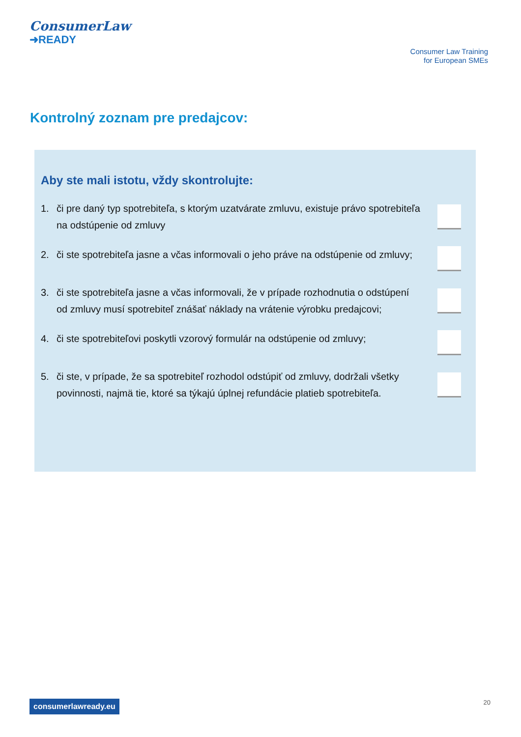ConsumerLaw
➜READY
Consumer Law Training
for European SMEs
Kontrolný zoznam pre predajcov:
Aby ste mali istotu, vždy skontrolujte:
1. či pre daný typ spotrebiteľa, s ktorým uzatvárate zmluvu, existuje právo spotrebiteľa na odstúpenie od zmluvy
2. či ste spotrebiteľa jasne a včas informovali o jeho práve na odstúpenie od zmluvy;
3. či ste spotrebiteľa jasne a včas informovali, že v prípade rozhodnutia o odstúpení od zmluvy musí spotrebiteľ znášať náklady na vrátenie výrobku predajcovi;
4. či ste spotrebiteľovi poskytli vzorový formulár na odstúpenie od zmluvy;
5. či ste, v prípade, že sa spotrebiteľ rozhodol odstúpiť od zmluvy, dodržali všetky povinnosti, najmä tie, ktoré sa týkajú úplnej refundácie platieb spotrebiteľa.
consumerlawready.eu 20